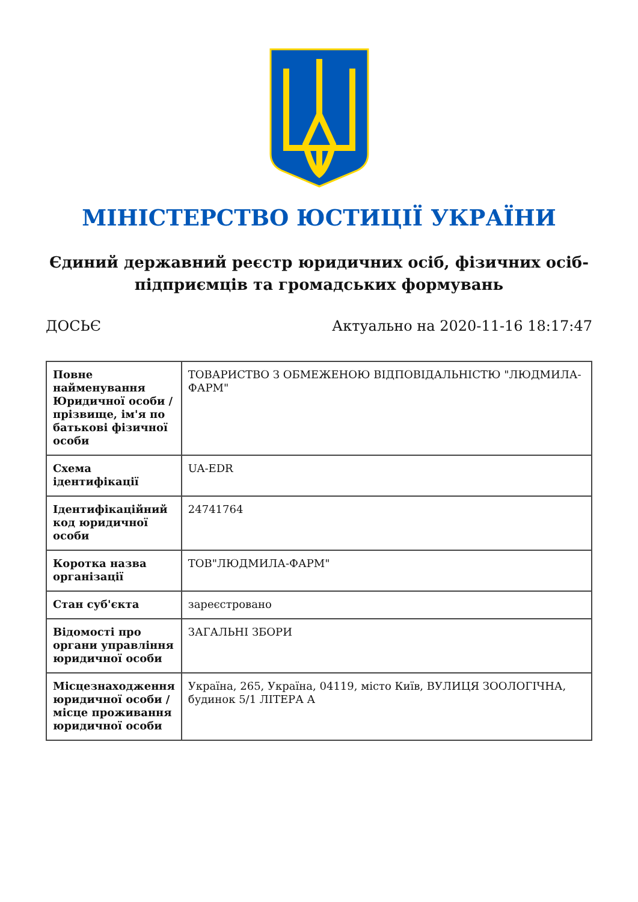МІНІСТЕРСТВО ЮСТИЦІЇ УКРАЇНИ
Єдиний державний реєстр юридичних осіб, фізичних осіб-підприємців та громадських формувань
ДОСЬЄ Актуально на 2020-11-16 18:17:47
| Повне найменування Юридичної особи / прізвище, ім'я по батькові фізичної особи | ТОВАРИСТВО З ОБМЕЖЕНОЮ ВІДПОВІДАЛЬНІСТЮ "ЛЮДМИЛА-ФАРМ" |
| Схема ідентифікації | UA-EDR |
| Ідентифікаційний код юридичної особи | 24741764 |
| Коротка назва організації | ТОВ"ЛЮДМИЛА-ФАРМ" |
| Стан суб'єкта | зареєстровано |
| Відомості про органи управління юридичної особи | ЗАГАЛЬНІ ЗБОРИ |
| Місцезнаходження юридичної особи / місце проживання юридичної особи | Україна, 265, Україна, 04119, місто Київ, ВУЛИЦЯ ЗООЛОГІЧНА, будинок 5/1 ЛІТЕРА А |